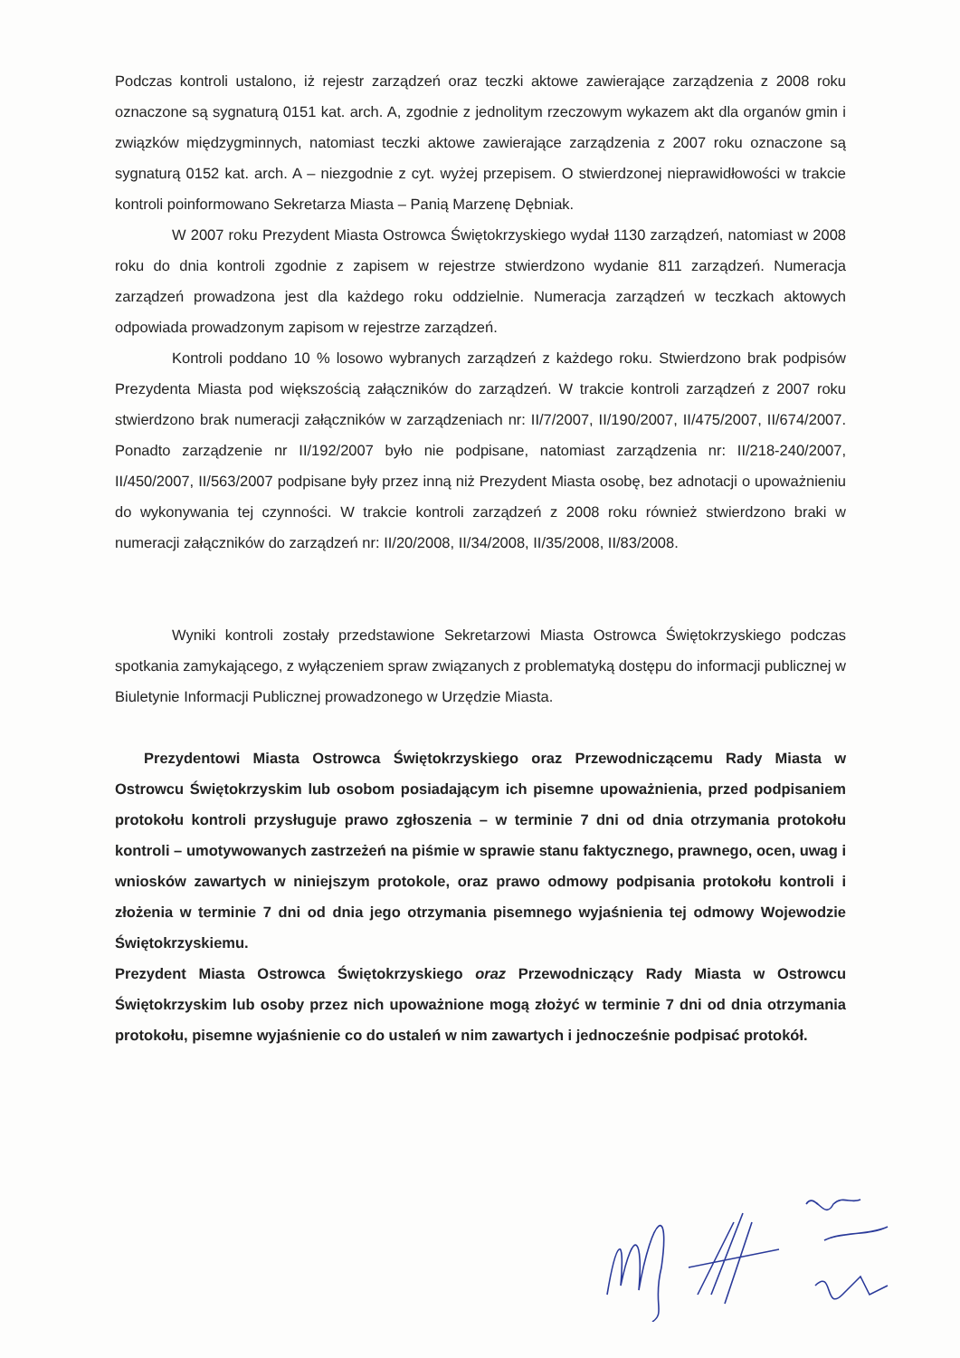Podczas kontroli ustalono, iż rejestr zarządzeń oraz teczki aktowe zawierające zarządzenia z 2008 roku oznaczone są sygnaturą 0151 kat. arch. A, zgodnie z jednolitym rzeczowym wykazem akt dla organów gmin i związków międzygminnych, natomiast teczki aktowe zawierające zarządzenia z 2007 roku oznaczone są sygnaturą 0152 kat. arch. A – niezgodnie z cyt. wyżej przepisem. O stwierdzonej nieprawidłowości w trakcie kontroli poinformowano Sekretarza Miasta – Panią Marzenę Dębniak.
W 2007 roku Prezydent Miasta Ostrowca Świętokrzyskiego wydał 1130 zarządzeń, natomiast w 2008 roku do dnia kontroli zgodnie z zapisem w rejestrze stwierdzono wydanie 811 zarządzeń. Numeracja zarządzeń prowadzona jest dla każdego roku oddzielnie. Numeracja zarządzeń w teczkach aktowych odpowiada prowadzonym zapisom w rejestrze zarządzeń.
Kontroli poddano 10 % losowo wybranych zarządzeń z każdego roku. Stwierdzono brak podpisów Prezydenta Miasta pod większością załączników do zarządzeń. W trakcie kontroli zarządzeń z 2007 roku stwierdzono brak numeracji załączników w zarządzeniach nr: II/7/2007, II/190/2007, II/475/2007, II/674/2007. Ponadto zarządzenie nr II/192/2007 było nie podpisane, natomiast zarządzenia nr: II/218-240/2007, II/450/2007, II/563/2007 podpisane były przez inną niż Prezydent Miasta osobę, bez adnotacji o upoważnieniu do wykonywania tej czynności. W trakcie kontroli zarządzeń z 2008 roku również stwierdzono braki w numeracji załączników do zarządzeń nr: II/20/2008, II/34/2008, II/35/2008, II/83/2008.
Wyniki kontroli zostały przedstawione Sekretarzowi Miasta Ostrowca Świętokrzyskiego podczas spotkania zamykającego, z wyłączeniem spraw związanych z problematyką dostępu do informacji publicznej w Biuletynie Informacji Publicznej prowadzonego w Urzędzie Miasta.
Prezydentowi Miasta Ostrowca Świętokrzyskiego oraz Przewodniczącemu Rady Miasta w Ostrowcu Świętokrzyskim lub osobom posiadającym ich pisemne upoważnienia, przed podpisaniem protokołu kontroli przysługuje prawo zgłoszenia – w terminie 7 dni od dnia otrzymania protokołu kontroli – umotywowanych zastrzeżeń na piśmie w sprawie stanu faktycznego, prawnego, ocen, uwag i wniosków zawartych w niniejszym protokole, oraz prawo odmowy podpisania protokołu kontroli i złożenia w terminie 7 dni od dnia jego otrzymania pisemnego wyjaśnienia tej odmowy Wojewodzie Świętokrzyskiemu.
Prezydent Miasta Ostrowca Świętokrzyskiego oraz Przewodniczący Rady Miasta w Ostrowcu Świętokrzyskim lub osoby przez nich upoważnione mogą złożyć w terminie 7 dni od dnia otrzymania protokołu, pisemne wyjaśnienie co do ustaleń w nim zawartych i jednocześnie podpisać protokół.